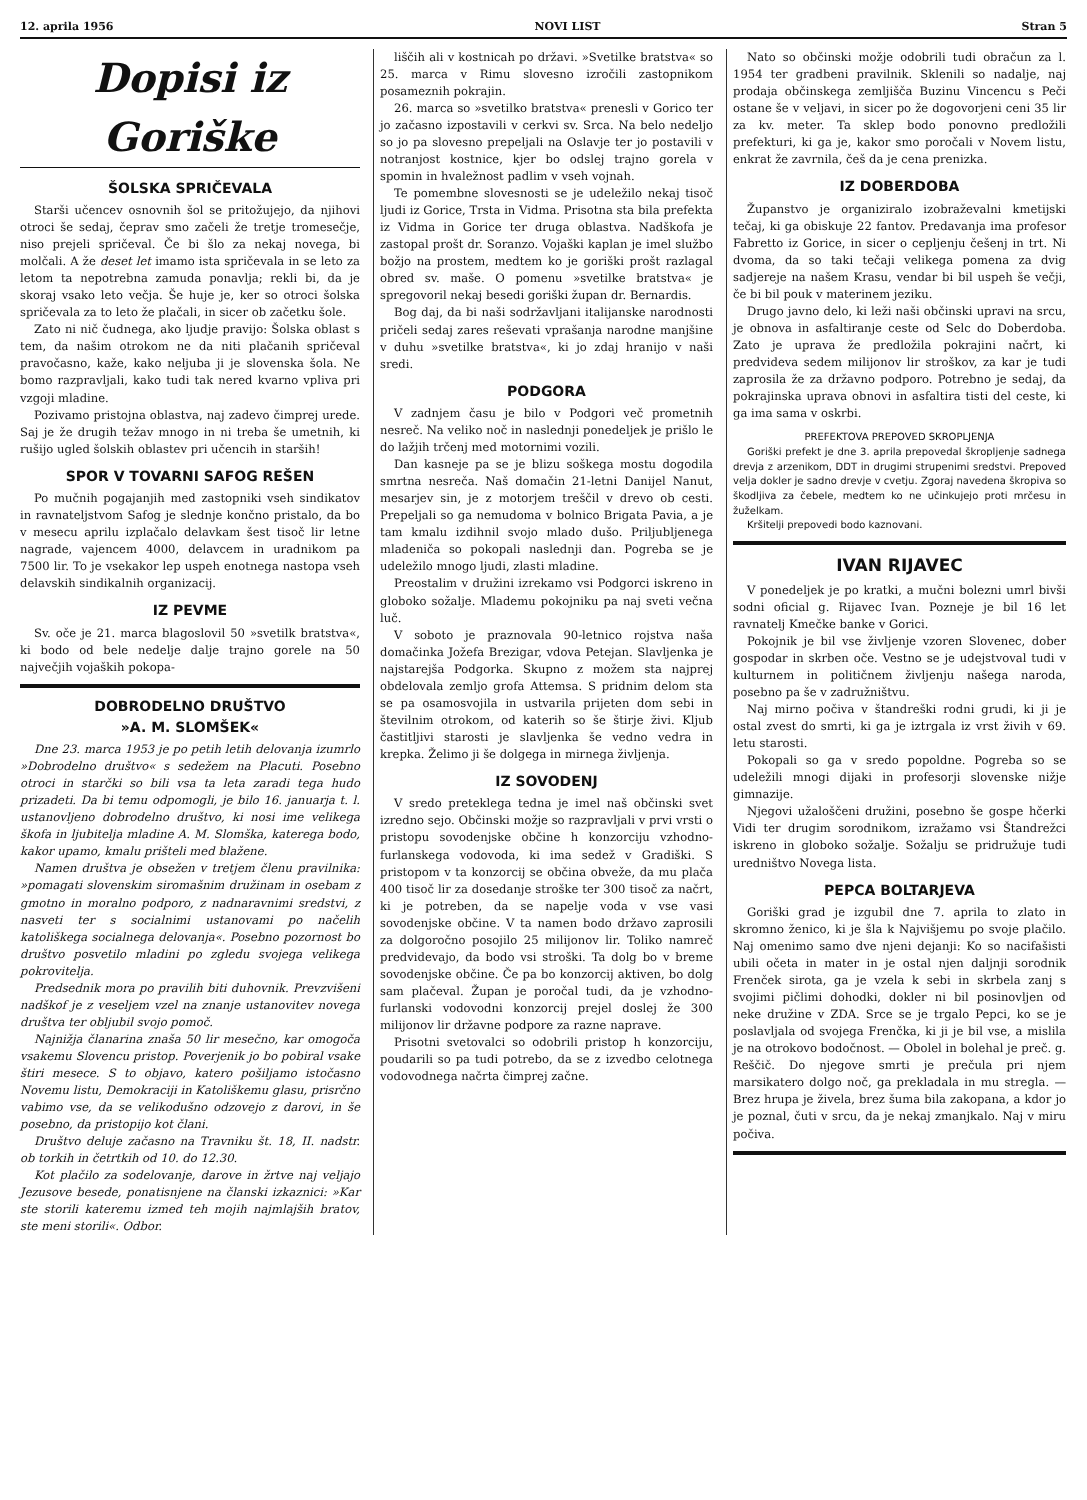12. aprila 1956 NOVI LIST Stran 5
Dopisi iz Goriške
ŠOLSKA SPRIČEVALA
Starši učencev osnovnih šol se pritožujejo, da njihovi otroci še sedaj, čeprav smo začeli že tretje tromesečje, niso prejeli spričeval. Če bi šlo za nekaj novega, bi molčali. A že deset let imamo ista spričevala in se leto za letom ta nepotrebna zamuda ponavlja; rekli bi, da je skoraj vsako leto večja. Še huje je, ker so otroci šolska spričevala za to leto že plačali, in sicer ob začetku šole.
Zato ni nič čudnega, ako ljudje pravijo: Šolska oblast s tem, da našim otrokom ne da niti plačanih spričeval pravočasno, kaže, kako neljuba ji je slovenska šola. Ne bomo razpravljali, kako tudi tak nered kvarno vpliva pri vzgoji mladine.
Pozivamo pristojna oblastva, naj zadevo čimprej urede. Saj je že drugih težav mnogo in ni treba še umetnih, ki rušijo ugled šolskih oblastev pri učencih in starših!
SPOR V TOVARNI SAFOG REŠEN
Po mučnih pogajanjih med zastopniki vseh sindikatov in ravnateljstvom Safog je slednje končno pristalo, da bo v mesecu aprilu izplačalo delavkam šest tisoč lir letne nagrade, vajencem 4000, delavcem in uradnikom pa 7500 lir. To je vsekakor lep uspeh enotnega nastopa vseh delavskih sindikalnih organizacij.
IZ PEVME
Sv. oče je 21. marca blagoslovil 50 »svetilk bratstva«, ki bodo od bele nedelje dalje trajno gorele na 50 največjih vojaških pokopa-
DOBRODELNO DRUŠTVO
»A. M. SLOMŠEK«
Dne 23. marca 1953 je po petih letih delovanja izumrlo »Dobrodelno društvo« s sedežem na Placuti. Posebno otroci in starčki so bili vsa ta leta zaradi tega hudo prizadeti. Da bi temu odpomogli, je bilo 16. januarja t. l. ustanovljeno dobrodelno društvo, ki nosi ime velikega škofa in ljubitelja mladine A. M. Slomška, katerega bodo, kakor upamo, kmalu prišteli med blažene.
Namen društva je obsežen v tretjem členu pravilnika: »pomagati slovenskim siromašnim družinam in osebam z gmotno in moralno podporo, z nadnaravnimi sredstvi, z nasveti ter s socialnimi ustanovami po načelih katoliškega socialnega delovanja«. Posebno pozornost bo društvo posvetilo mladini po zgledu svojega velikega pokrovitelja.
Predsednik mora po pravilih biti duhovnik. Prevzvišeni nadškof je z veseljem vzel na znanje ustanovitev novega društva ter obljubil svojo pomoč.
Najnižja članarina znaša 50 lir mesečno, kar omogoča vsakemu Slovencu pristop. Poverjenik jo bo pobiral vsake štiri mesece. S to objavo, katero pošiljamo istočasno Novemu listu, Demokraciji in Katoliškemu glasu, prisrčno vabimo vse, da se velikodušno odzovejo z darovi, in še posebno, da pristopijo kot člani.
Društvo deluje začasno na Travniku št. 18, II. nadstr. ob torkih in četrtkih od 10. do 12.30.
Kot plačilo za sodelovanje, darove in žrtve naj veljajo Jezusove besede, ponatisnjene na članski izkaznici: »Kar ste storili kateremu izmed teh mojih najmlajših bratov, ste meni storili«. Odbor.
liščih ali v kostnicah po državi. »Svetilke bratstva« so 25. marca v Rimu slovesno izročili zastopnikom posameznih pokrajin.
26. marca so »svetilko bratstva« prenesli v Gorico ter jo začasno izpostavili v cerkvi sv. Srca. Na belo nedeljo so jo pa slovesno prepeljali na Oslavje ter jo postavili v notranjost kostnice, kjer bo odslej trajno gorela v spomin in hvaležnost padlim v vseh vojnah.
Te pomembne slovesnosti se je udeležilo nekaj tisoč ljudi iz Gorice, Trsta in Vidma. Prisotna sta bila prefekta iz Vidma in Gorice ter druga oblastva. Nadškofa je zastopal prošt dr. Soranzo. Vojaški kaplan je imel službo božjo na prostem, medtem ko je goriški prošt razlagal obred sv. maše. O pomenu »svetilke bratstva« je spregovoril nekaj besedi goriški župan dr. Bernardis.
Bog daj, da bi naši sodržavljani italijanske narodnosti pričeli sedaj zares reševati vprašanja narodne manjšine v duhu »svetilke bratstva«, ki jo zdaj hranijo v naši sredi.
PODGORA
V zadnjem času je bilo v Podgori več prometnih nesreč. Na veliko noč in naslednji ponedeljek je prišlo le do lažjih trčenj med motornimi vozili.
Dan kasneje pa se je blizu soškega mostu dogodila smrtna nesreča. Naš domačin 21-letni Danijel Nanut, mesarjev sin, je z motorjem treščil v drevo ob cesti. Prepeljali so ga nemudoma v bolnico Brigata Pavia, a je tam kmalu izdihnil svojo mlado dušo. Priljubljenega mladeniča so pokopali naslednji dan. Pogreba se je udeležilo mnogo ljudi, zlasti mladine.
Preostalim v družini izrekamo vsi Podgorci iskreno in globoko sožalje. Mlademu pokojniku pa naj sveti večna luč.
V soboto je praznovala 90-letnico rojstva naša domačinka Jožefa Brezigar, vdova Petejan. Slavljenka je najstarejša Podgorka. Skupno z možem sta najprej obdelovala zemljo grofa Attemsa. S pridnim delom sta se pa osamosvojila in ustvarila prijeten dom sebi in številnim otrokom, od katerih so še štirje živi. Kljub častitljivi starosti je slavljenka še vedno vedra in krepka. Želimo ji še dolgega in mirnega življenja.
IZ SOVODENJ
V sredo preteklega tedna je imel naš občinski svet izredno sejo. Občinski možje so razpravljali v prvi vrsti o pristopu sovodenjske občine h konzorciju vzhodno-furlanskega vodovoda, ki ima sedež v Gradiški. S pristopom v ta konzorcij se občina obveže, da mu plača 400 tisoč lir za dosedanje stroške ter 300 tisoč za načrt, ki je potreben, da se napelje voda v vse vasi sovodenjske občine. V ta namen bodo državo zaprosili za dolgoročno posojilo 25 milijonov lir. Toliko namreč predvidevajo, da bodo vsi stroški. Ta dolg bo v breme sovodenjske občine. Če pa bo konzorcij aktiven, bo dolg sam plačeval. Župan je poročal tudi, da je vzhodno-furlanski vodovodni konzorcij prejel doslej že 300 milijonov lir državne podpore za razne naprave.
Prisotni svetovalci so odobrili pristop h konzorciju, poudarili so pa tudi potrebo, da se z izvedbo celotnega vodovodnega načrta čimprej začne.
Nato so občinski možje odobrili tudi obračun za l. 1954 ter gradbeni pravilnik. Sklenili so nadalje, naj prodaja občinskega zemljišča Buzinu Vincencu s Peči ostane še v veljavi, in sicer po že dogovorjeni ceni 35 lir za kv. meter. Ta sklep bodo ponovno predložili prefekturi, ki ga je, kakor smo poročali v Novem listu, enkrat že zavrnila, češ da je cena prenizka.
IZ DOBERDOBA
Županstvo je organiziralo izobraževalni kmetijski tečaj, ki ga obiskuje 22 fantov. Predavanja ima profesor Fabretto iz Gorice, in sicer o cepljenju češenj in trt. Ni dvoma, da so taki tečaji velikega pomena za dvig sadjereje na našem Krasu, vendar bi bil uspeh še večji, če bi bil pouk v materinem jeziku.
Drugo javno delo, ki leži naši občinski upravi na srcu, je obnova in asfaltiranje ceste od Selc do Doberdoba. Zato je uprava že predložila pokrajini načrt, ki predvideva sedem milijonov lir stroškov, za kar je tudi zaprosila že za državno podporo. Potrebno je sedaj, da pokrajinska uprava obnovi in asfaltira tisti del ceste, ki ga ima sama v oskrbi.
PREFEKTOVA PREPOVED SKROPLJENJA
Goriški prefekt je dne 3. aprila prepovedal škropljenje sadnega drevja z arzenikom, DDT in drugimi strupenimi sredstvi. Prepoved velja dokler je sadno drevje v cvetju. Zgoraj navedena škropiva so škodljiva za čebele, medtem ko ne učinkujejo proti mrčesu in žuželkam.
Kršitelji prepovedi bodo kaznovani.
IVAN RIJAVEC
V ponedeljek je po kratki, a mučni bolezni umrl bivši sodni oficial g. Rijavec Ivan. Pozneje je bil 16 let ravnatelj Kmečke banke v Gorici.
Pokojnik je bil vse življenje vzoren Slovenec, dober gospodar in skrben oče. Vestno se je udejstvoval tudi v kulturnem in političnem življenju našega naroda, posebno pa še v zadružništvu.
Naj mirno počiva v štandreški rodni grudi, ki ji je ostal zvest do smrti, ki ga je iztrgala iz vrst živih v 69. letu starosti.
Pokopali so ga v sredo popoldne. Pogreba so se udeležili mnogi dijaki in profesorji slovenske nižje gimnazije.
Njegovi užaloščeni družini, posebno še gospe hčerki Vidi ter drugim sorodnikom, izražamo vsi Štandrežci iskreno in globoko sožalje. Sožalju se pridružuje tudi uredništvo Novega lista.
PEPCA BOLTARJEVA
Goriški grad je izgubil dne 7. aprila to zlato in skromno ženico, ki je šla k Najvišjemu po svoje plačilo. Naj omenimo samo dve njeni dejanji: Ko so nacifašisti ubili očeta in mater in je ostal njen daljnji sorodnik Frenček sirota, ga je vzela k sebi in skrbela zanj s svojimi pičlimi dohodki, dokler ni bil posinovljen od neke družine v ZDA. Srce se je trgalo Pepci, ko se je poslavljala od svojega Frenčka, ki ji je bil vse, a mislila je na otrokovo bodočnost. — Obolel in bolehal je preč. g. Reščič. Do njegove smrti je prečula pri njem marsikatero dolgo noč, ga prekladala in mu stregla. — Brez hrupa je živela, brez šuma bila zakopana, a kdor jo je poznal, čuti v srcu, da je nekaj zmanjkalo. Naj v miru počiva.